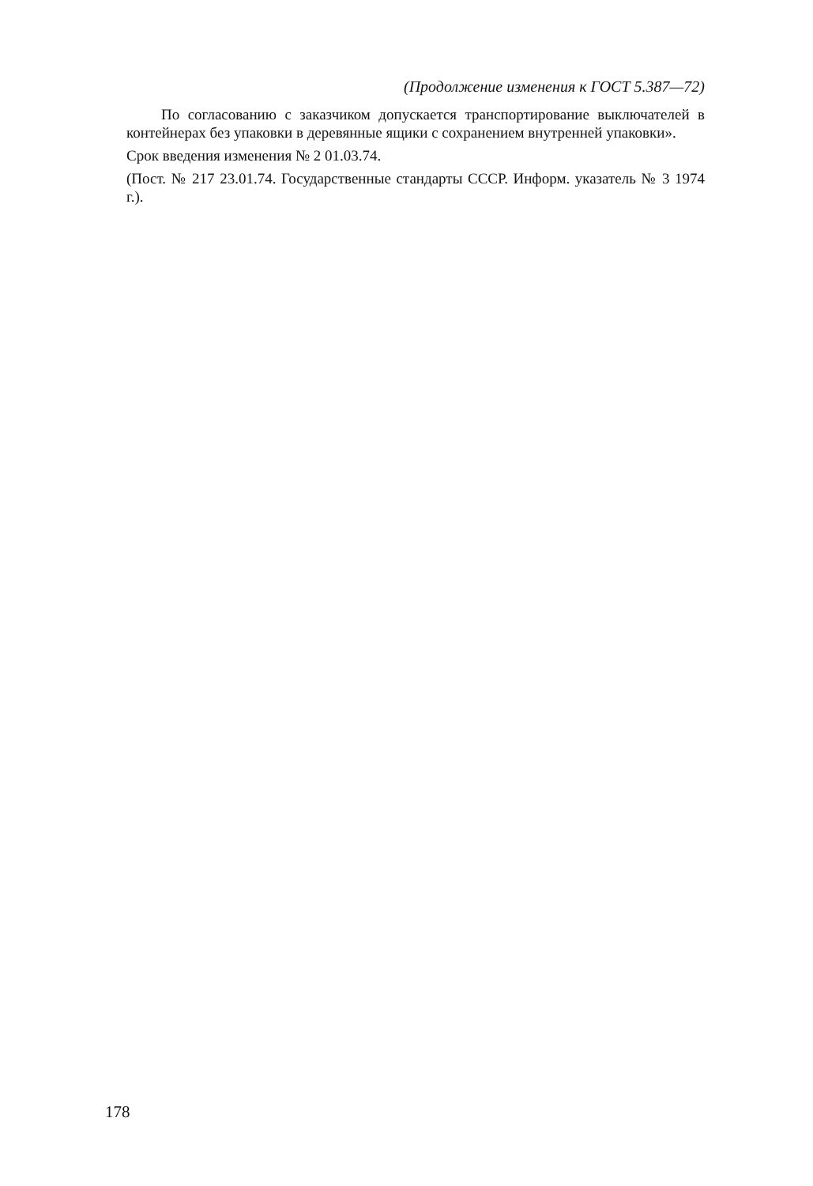(Продолжение изменения к ГОСТ 5.387—72)
По согласованию с заказчиком допускается транспортирование выключателей в контейнерах без упаковки в деревянные ящики с сохранением внутренней упаковки».
Срок введения изменения № 2 01.03.74.
(Пост. № 217 23.01.74. Государственные стандарты СССР. Информ. указатель № 3 1974 г.).
178